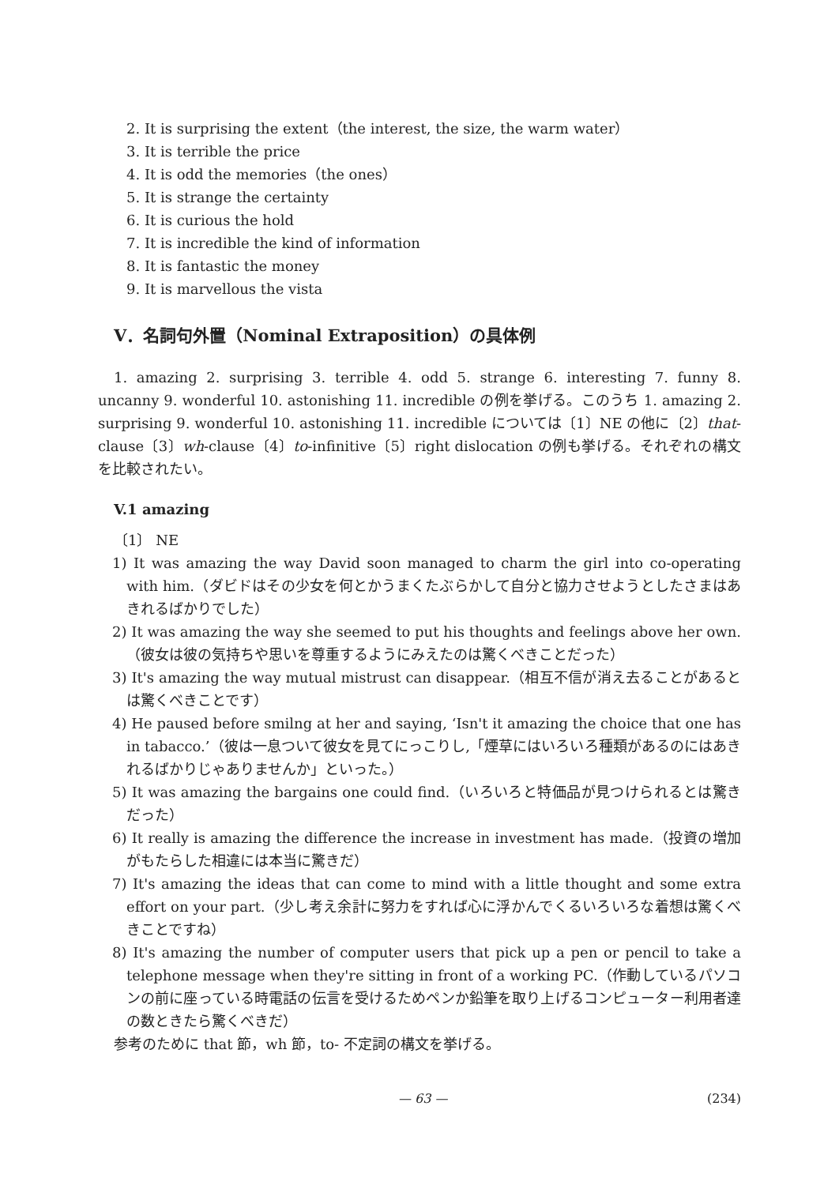2. It is surprising the extent（the interest, the size, the warm water）
3. It is terrible the price
4. It is odd the memories（the ones）
5. It is strange the certainty
6. It is curious the hold
7. It is incredible the kind of information
8. It is fantastic the money
9. It is marvellous the vista
V．名詞句外置（Nominal Extraposition）の具体例
1. amazing 2. surprising 3. terrible 4. odd 5. strange 6. interesting 7. funny 8. uncanny 9. wonderful 10. astonishing 11. incredible の例を挙げる。このうち 1. amazing 2. surprising 9. wonderful 10. astonishing 11. incredible については〔1〕NE の他に〔2〕that-clause〔3〕wh-clause〔4〕to-infinitive〔5〕right dislocation の例も挙げる。それぞれの構文を比較されたい。
V.1 amazing
〔1〕 NE
1) It was amazing the way David soon managed to charm the girl into co-operating with him.（ダビドはその少女を何とかうまくたぶらかして自分と協力させようとしたさまはあきれるばかりでした）
2) It was amazing the way she seemed to put his thoughts and feelings above her own.（彼女は彼の気持ちや思いを尊重するようにみえたのは驚くべきことだった）
3) It's amazing the way mutual mistrust can disappear.（相互不信が消え去ることがあるとは驚くべきことです）
4) He paused before smilng at her and saying, ‘Isn't it amazing the choice that one has in tabacco.’（彼は一息ついて彼女を見てにっこりし,「煙草にはいろいろ種類があるのにはあきれるばかりじゃありませんか」といった。）
5) It was amazing the bargains one could find.（いろいろと特価品が見つけられるとは驚きだった）
6) It really is amazing the difference the increase in investment has made.（投資の増加がもたらした相違には本当に驚きだ）
7) It's amazing the ideas that can come to mind with a little thought and some extra effort on your part.（少し考え余計に努力をすれば心に浮かんでくるいろいろな着想は驚くべきことですね）
8) It's amazing the number of computer users that pick up a pen or pencil to take a telephone message when they're sitting in front of a working PC.（作動しているパソコンの前に座っている時電話の伝言を受けるためペンか鉛筆を取り上げるコンピューター利用者達の数ときたら驚くべきだ）
参考のために that 節，wh 節，to- 不定詞の構文を挙げる。
— 63 — (234)